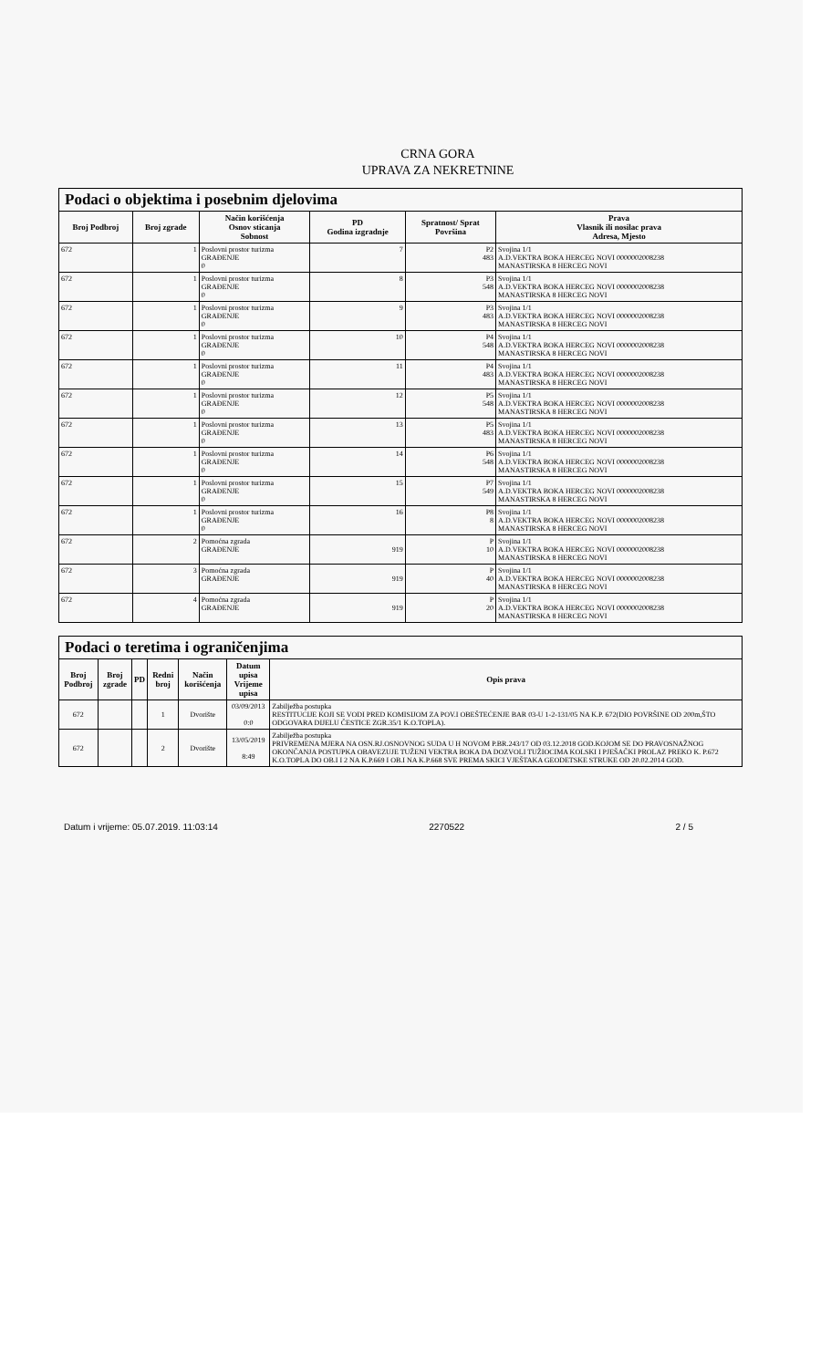CRNA GORA
UPRAVA ZA NEKRETNINE
Podaci o objektima i posebnim djelovima
| Broj Podbroj | Broj zgrade | Način korišćenja Osnov sticanja Sobnost | PD Godina izgradnje | Spratnost/ Sprat Površina | Prava Vlasnik ili nosilac prava Adresa, Mjesto |
| --- | --- | --- | --- | --- | --- |
| 672 | 1 | Poslovni prostor turizma GRAĐENJE 0 | 7 | P2 483 | Svojina 1/1 A.D.VEKTRA BOKA HERCEG NOVI 0000002008238 MANASTIRSKA 8 HERCEG NOVI |
| 672 | 1 | Poslovni prostor turizma GRAĐENJE 0 | 8 | P3 548 | Svojina 1/1 A.D.VEKTRA BOKA HERCEG NOVI 0000002008238 MANASTIRSKA 8 HERCEG NOVI |
| 672 | 1 | Poslovni prostor turizma GRAĐENJE 0 | 9 | P3 483 | Svojina 1/1 A.D.VEKTRA BOKA HERCEG NOVI 0000002008238 MANASTIRSKA 8 HERCEG NOVI |
| 672 | 1 | Poslovni prostor turizma GRAĐENJE 0 | 10 | P4 548 | Svojina 1/1 A.D.VEKTRA BOKA HERCEG NOVI 0000002008238 MANASTIRSKA 8 HERCEG NOVI |
| 672 | 1 | Poslovni prostor turizma GRAĐENJE 0 | 11 | P4 483 | Svojina 1/1 A.D.VEKTRA BOKA HERCEG NOVI 0000002008238 MANASTIRSKA 8 HERCEG NOVI |
| 672 | 1 | Poslovni prostor turizma GRAĐENJE 0 | 12 | P5 548 | Svojina 1/1 A.D.VEKTRA BOKA HERCEG NOVI 0000002008238 MANASTIRSKA 8 HERCEG NOVI |
| 672 | 1 | Poslovni prostor turizma GRAĐENJE 0 | 13 | P5 483 | Svojina 1/1 A.D.VEKTRA BOKA HERCEG NOVI 0000002008238 MANASTIRSKA 8 HERCEG NOVI |
| 672 | 1 | Poslovni prostor turizma GRAĐENJE 0 | 14 | P6 548 | Svojina 1/1 A.D.VEKTRA BOKA HERCEG NOVI 0000002008238 MANASTIRSKA 8 HERCEG NOVI |
| 672 | 1 | Poslovni prostor turizma GRAĐENJE 0 | 15 | P7 549 | Svojina 1/1 A.D.VEKTRA BOKA HERCEG NOVI 0000002008238 MANASTIRSKA 8 HERCEG NOVI |
| 672 | 1 | Poslovni prostor turizma GRAĐENJE 0 | 16 | P8 8 | Svojina 1/1 A.D.VEKTRA BOKA HERCEG NOVI 0000002008238 MANASTIRSKA 8 HERCEG NOVI |
| 672 | 2 | Pomoćna zgrada GRAĐENJE | 919 | P 10 | Svojina 1/1 A.D.VEKTRA BOKA HERCEG NOVI 0000002008238 MANASTIRSKA 8 HERCEG NOVI |
| 672 | 3 | Pomoćna zgrada GRAĐENJE | 919 | P 40 | Svojina 1/1 A.D.VEKTRA BOKA HERCEG NOVI 0000002008238 MANASTIRSKA 8 HERCEG NOVI |
| 672 | 4 | Pomoćna zgrada GRAĐENJE | 919 | P 20 | Svojina 1/1 A.D.VEKTRA BOKA HERCEG NOVI 0000002008238 MANASTIRSKA 8 HERCEG NOVI |
Podaci o teretima i ograničenjima
| Broj Podbroj | Broj zgrade | PD | Redni broj | Način korišćenja | Datum upisa Vrijeme upisa | Opis prava |
| --- | --- | --- | --- | --- | --- | --- |
| 672 | | | 1 | Dvorište | 03/09/2013 0:0 | Zabilježba postupka RESTITUCIJE KOJI SE VODI PRED KOMISIJOM ZA POV.I OBEŠTEĆENJE BAR 03-U 1-2-131/05 NA K.P. 672(DIO POVRŠINE OD 200m,ŠTO ODGOVARA DIJELU ČESTICE ZGR.35/1 K.O.TOPLA). |
| 672 | | | 2 | Dvorište | 13/05/2019 8:49 | Zabilježba postupka PRIVREMENA MJERA NA OSN.RJ.OSNOVNOG SUDA U H NOVOM P.BR.243/17 OD 03.12.2018 GOD.KOJOM SE DO PRAVOSNAŽNOG OKONČANJA POSTUPKA OBAVEZUJE TUŽENI VEKTRA BOKA DA DOZVOLI TUŽIOCIMA KOLSKI I PJEŠAČKI PROLAZ PREKO K. P.672 K.O.TOPLA DO OB.I I 2 NA K.P.669 I OB.I NA K.P.668 SVE PREMA SKICI VJEŠTAKA GEODETSKE STRUKE OD 20.02.2014 GOD. |
Datum i vrijeme: 05.07.2019. 11:03:14 2270522 2 / 5